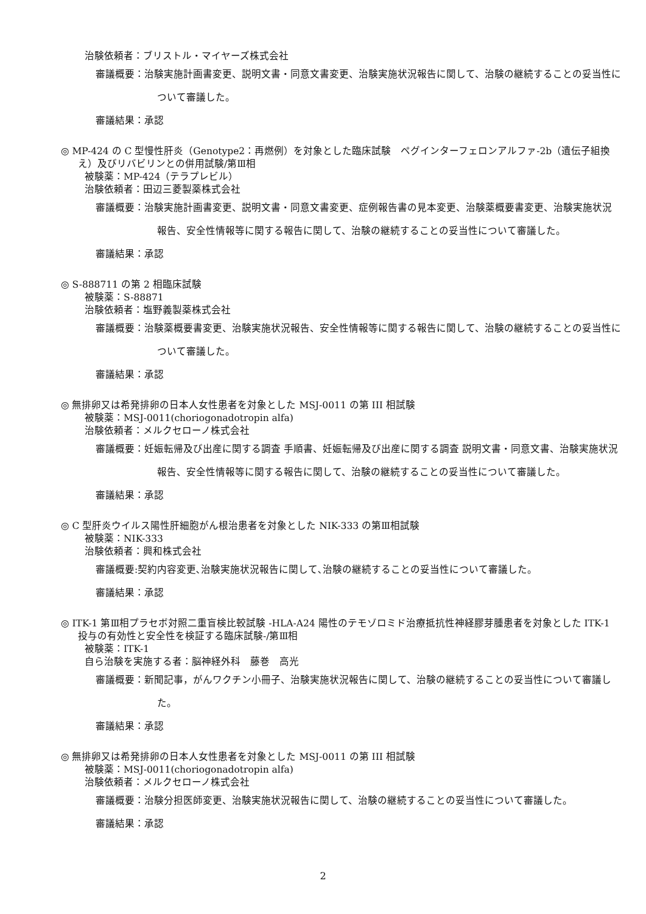治験依頼者：ブリストル・マイヤーズ株式会社
審議概要：治験実施計画書変更、説明文書・同意文書変更、治験実施状況報告に関して、治験の継続することの妥当性について審議した。
審議結果：承認
◎ MP-424 の C 型慢性肝炎（Genotype2：再燃例）を対象とした臨床試験　ペグインターフェロンアルファ-2b（遺伝子組換え）及びリバビリンとの併用試験/第Ⅲ相
被験薬：MP-424（テラプレビル）
治験依頼者：田辺三菱製薬株式会社
審議概要：治験実施計画書変更、説明文書・同意文書変更、症例報告書の見本変更、治験薬概要書変更、治験実施状況報告、安全性情報等に関する報告に関して、治験の継続することの妥当性について審議した。
審議結果：承認
◎ S-888711 の第 2 相臨床試験
被験薬：S-88871
治験依頼者：塩野義製薬株式会社
審議概要：治験薬概要書変更、治験実施状況報告、安全性情報等に関する報告に関して、治験の継続することの妥当性について審議した。
審議結果：承認
◎ 無排卵又は希発排卵の日本人女性患者を対象とした MSJ-0011 の第 III 相試験
被験薬：MSJ-0011(choriogonadotropin alfa)
治験依頼者：メルクセローノ株式会社
審議概要：妊娠転帰及び出産に関する調査 手順書、妊娠転帰及び出産に関する調査 説明文書・同意文書、治験実施状況報告、安全性情報等に関する報告に関して、治験の継続することの妥当性について審議した。
審議結果：承認
◎ C 型肝炎ウイルス陽性肝細胞がん根治患者を対象とした NIK-333 の第Ⅲ相試験
被験薬：NIK-333
治験依頼者：興和株式会社
審議概要:契約内容変更､治験実施状況報告に関して､治験の継続することの妥当性について審議した。
審議結果：承認
◎ ITK-1 第Ⅲ相プラセボ対照二重盲検比較試験 -HLA-A24 陽性のテモゾロミド治療抵抗性神経膠芽腫患者を対象とした ITK-1 投与の有効性と安全性を検証する臨床試験-/第Ⅲ相
被験薬：ITK-1
自ら治験を実施する者：脳神経外科　藤巻　高光
審議概要：新聞記事，がんワクチン小冊子、治験実施状況報告に関して、治験の継続することの妥当性について審議した。
審議結果：承認
◎ 無排卵又は希発排卵の日本人女性患者を対象とした MSJ-0011 の第 III 相試験
被験薬：MSJ-0011(choriogonadotropin alfa)
治験依頼者：メルクセローノ株式会社
審議概要：治験分担医師変更、治験実施状況報告に関して、治験の継続することの妥当性について審議した。
審議結果：承認
2